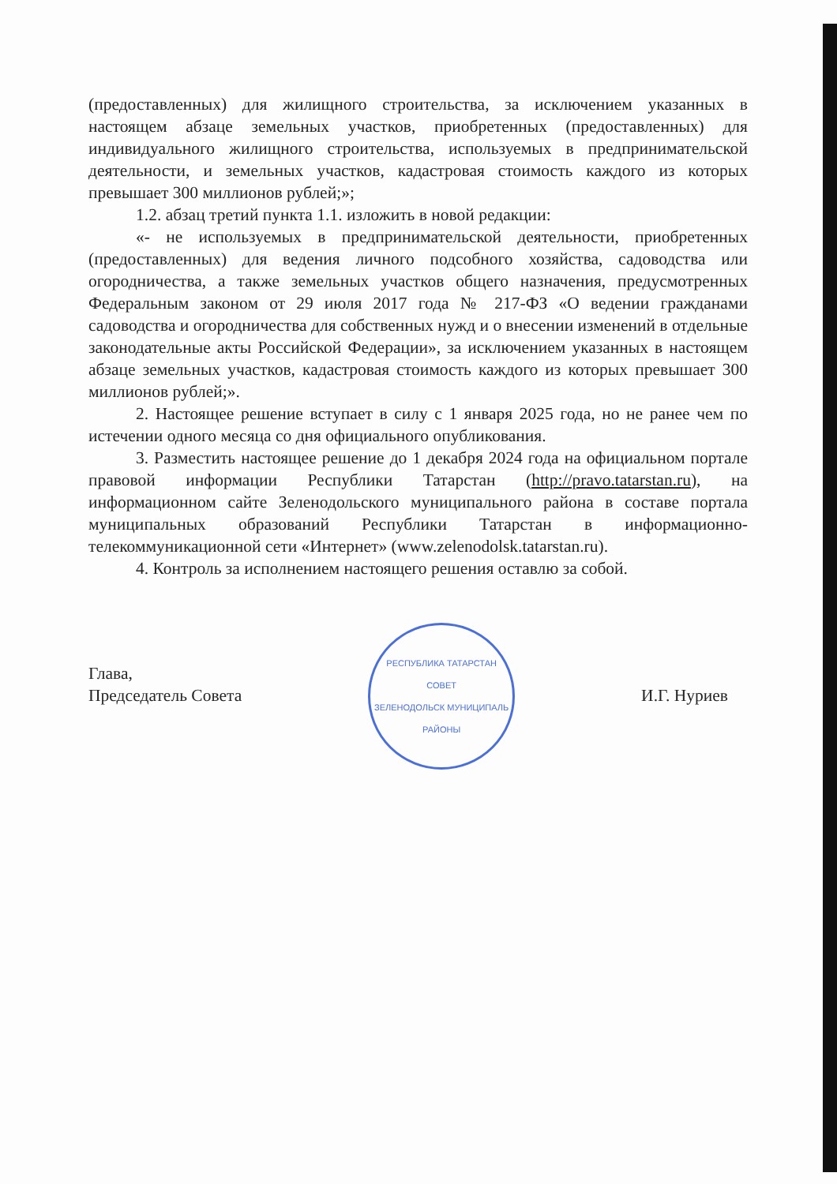(предоставленных) для жилищного строительства, за исключением указанных в настоящем абзаце земельных участков, приобретенных (предоставленных) для индивидуального жилищного строительства, используемых в предпринимательской деятельности, и земельных участков, кадастровая стоимость каждого из которых превышает 300 миллионов рублей;»;
1.2. абзац третий пункта 1.1. изложить в новой редакции:
«- не используемых в предпринимательской деятельности, приобретенных (предоставленных) для ведения личного подсобного хозяйства, садоводства или огородничества, а также земельных участков общего назначения, предусмотренных Федеральным законом от 29 июля 2017 года № 217-ФЗ «О ведении гражданами садоводства и огородничества для собственных нужд и о внесении изменений в отдельные законодательные акты Российской Федерации», за исключением указанных в настоящем абзаце земельных участков, кадастровая стоимость каждого из которых превышает 300 миллионов рублей;».
2. Настоящее решение вступает в силу с 1 января 2025 года, но не ранее чем по истечении одного месяца со дня официального опубликования.
3. Разместить настоящее решение до 1 декабря 2024 года на официальном портале правовой информации Республики Татарстан (http://pravo.tatarstan.ru), на информационном сайте Зеленодольского муниципального района в составе портала муниципальных образований Республики Татарстан в информационно-телекоммуникационной сети «Интернет» (www.zelenodolsk.tatarstan.ru).
4. Контроль за исполнением настоящего решения оставлю за собой.
Глава,
Председатель Совета
РЕСПУБЛИКА ТАТАРСТАН
СОВЕТ
ЗЕЛЕНОДОЛЬСК МУНИЦИПАЛЬ РАЙОНЫ
И.Г. Нуриев